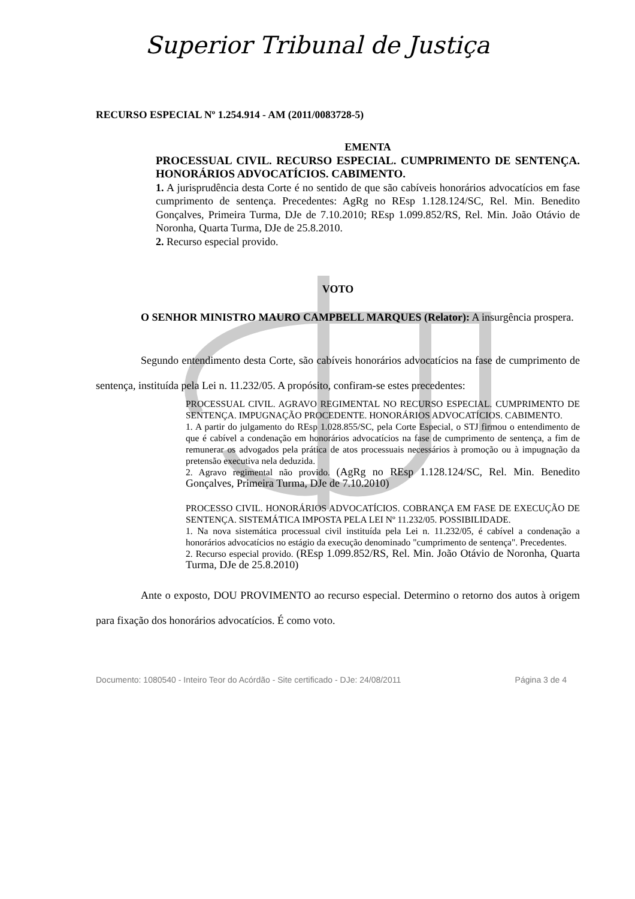Superior Tribunal de Justiça
RECURSO ESPECIAL Nº 1.254.914 - AM (2011/0083728-5)
EMENTA
PROCESSUAL CIVIL. RECURSO ESPECIAL. CUMPRIMENTO DE SENTENÇA. HONORÁRIOS ADVOCATÍCIOS. CABIMENTO.
1. A jurisprudência desta Corte é no sentido de que são cabíveis honorários advocatícios em fase cumprimento de sentença. Precedentes: AgRg no REsp 1.128.124/SC, Rel. Min. Benedito Gonçalves, Primeira Turma, DJe de 7.10.2010; REsp 1.099.852/RS, Rel. Min. João Otávio de Noronha, Quarta Turma, DJe de 25.8.2010.
2. Recurso especial provido.
VOTO
O SENHOR MINISTRO MAURO CAMPBELL MARQUES (Relator): A insurgência prospera.
Segundo entendimento desta Corte, são cabíveis honorários advocatícios na fase de cumprimento de sentença, instituída pela Lei n. 11.232/05. A propósito, confiram-se estes precedentes:
PROCESSUAL CIVIL. AGRAVO REGIMENTAL NO RECURSO ESPECIAL. CUMPRIMENTO DE SENTENÇA. IMPUGNAÇÃO PROCEDENTE. HONORÁRIOS ADVOCATÍCIOS. CABIMENTO.
1. A partir do julgamento do REsp 1.028.855/SC, pela Corte Especial, o STJ firmou o entendimento de que é cabível a condenação em honorários advocatícios na fase de cumprimento de sentença, a fim de remunerar os advogados pela prática de atos processuais necessários à promoção ou à impugnação da pretensão executiva nela deduzida.
2. Agravo regimental não provido. (AgRg no REsp 1.128.124/SC, Rel. Min. Benedito Gonçalves, Primeira Turma, DJe de 7.10.2010)
PROCESSO CIVIL. HONORÁRIOS ADVOCATÍCIOS. COBRANÇA EM FASE DE EXECUÇÃO DE SENTENÇA. SISTEMÁTICA IMPOSTA PELA LEI Nº 11.232/05. POSSIBILIDADE.
1. Na nova sistemática processual civil instituída pela Lei n. 11.232/05, é cabível a condenação a honorários advocatícios no estágio da execução denominado "cumprimento de sentença". Precedentes.
2. Recurso especial provido. (REsp 1.099.852/RS, Rel. Min. João Otávio de Noronha, Quarta Turma, DJe de 25.8.2010)
Ante o exposto, DOU PROVIMENTO ao recurso especial. Determino o retorno dos autos à origem para fixação dos honorários advocatícios. É como voto.
Documento: 1080540 - Inteiro Teor do Acórdão - Site certificado - DJe: 24/08/2011 Página 3 de 4